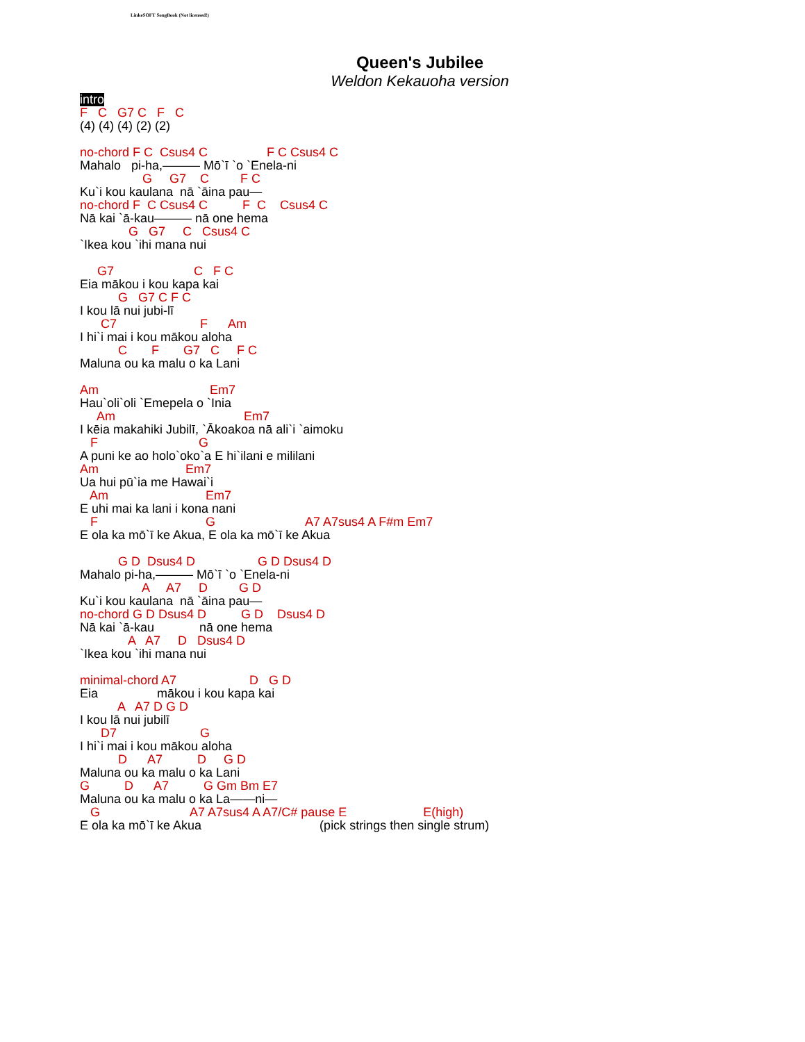LinkeSOFT SongBook (Not licensed!)
Queen's Jubilee
Weldon Kekauoha version
intro
F   C   G7 C   F   C
(4) (4) (4) (2) (2)
no-chord F C  Csus4 C                 F C Csus4 C
Mahalo   pi-ha,——— Mō`ī `o `Enela-ni
                  G     G7    C         F C
Ku`i kou kaulana  nā `āina pau—
no-chord F  C Csus4 C          F  C    Csus4 C
Nā kai `ā-kau——— nā one hema
              G   G7     C   Csus4 C
`Ikea kou `ihi mana nui
     G7                       C   F C
Eia mākou i kou kapa kai
           G   G7 C F C
I kou lā nui jubi-lī
      C7                        F      Am
I hi`i mai i kou mākou aloha
           C       F       G7   C     F C
Maluna ou ka malu o ka Lani
Am                                Em7
Hau`oli`oli `Emepela o `Inia
     Am                                     Em7
I kēia makahiki Jubilī, `Ākoakoa nā ali`i `aimoku
   F                             G
A puni ke ao holo`oko`a E hi`ilani e mililani
Am                         Em7
Ua hui pū`ia me Hawai`i
   Am                            Em7
E uhi mai ka lani i kona nani
   F                               G                          A7 A7sus4 A F#m Em7
E ola ka mō`ī ke Akua, E ola ka mō`ī ke Akua
           G D  Dsus4 D                  G D Dsus4 D
Mahalo pi-ha,——— Mō`ī `o `Enela-ni
                  A     A7     D         G D
Ku`i kou kaulana  nā `āina pau—
no-chord G D Dsus4 D          G D    Dsus4 D
Nā kai `ā-kau             nā one hema
              A   A7     D   Dsus4 D
`Ikea kou `ihi mana nui
minimal-chord A7                     D   G D
Eia                 mākou i kou kapa kai
           A   A7 D G D
I kou lā nui jubilī
      D7                        G
I hi`i mai i kou mākou aloha
           D      A7          D     G D
Maluna ou ka malu o ka Lani
G          D      A7          G Gm Bm E7
Maluna ou ka malu o ka La——ni—
   G                          A7 A7sus4 A A7/C# pause E                      E(high)
E ola ka mō`ī ke Akua                                  (pick strings then single strum)